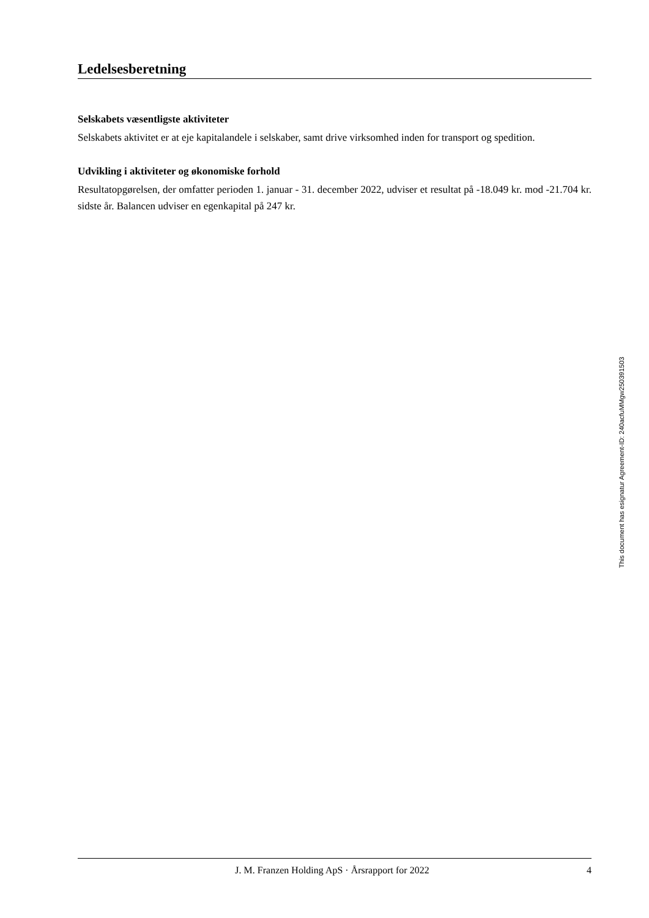Ledelsesberetning
Selskabets væsentligste aktiviteter
Selskabets aktivitet er at eje kapitalandele i selskaber, samt drive virksomhed inden for transport og spedition.
Udvikling i aktiviteter og økonomiske forhold
Resultatopgørelsen, der omfatter perioden 1. januar - 31. december 2022, udviser et resultat på -18.049 kr. mod -21.704 kr. sidste år. Balancen udviser en egenkapital på 247 kr.
This document has esignatur Agreement-ID: 240acfuMMgw250391503
J. M. Franzen Holding ApS · Årsrapport for 2022 4